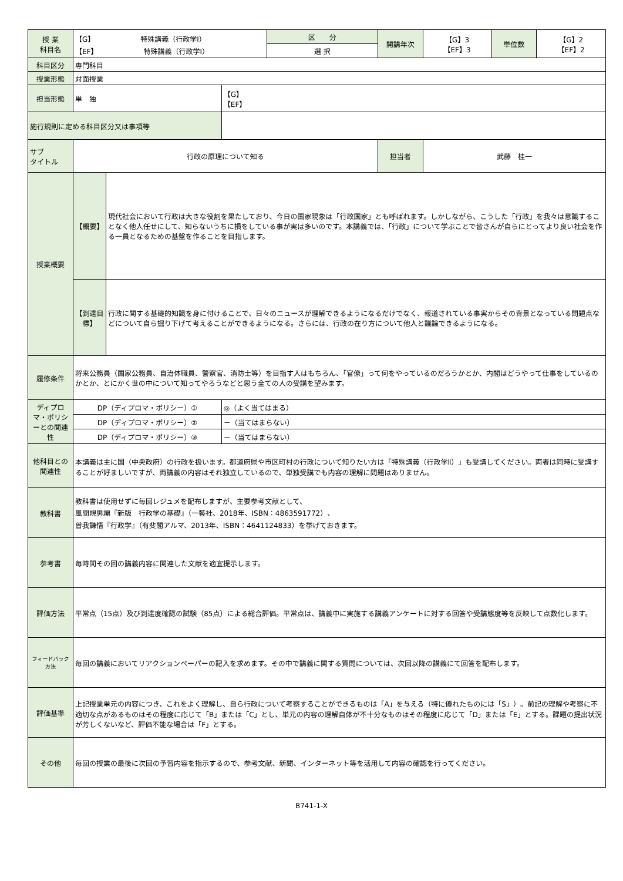| 授 業 科目名 | 【G】 特殊講義（行政学Ⅰ） 【EF】 特殊講義（行政学Ⅰ） | | | 区 分 | 開講年次 | 【G】3 【EF】3 | 単位数 | 【G】2 【EF】2 |
| | | | | 選 択 | | | | |
| 科目区分 | 専門科目 | | | | | | | |
| 授業形態 | 対面授業 | | | | | | | |
| 担当形態 | 単 独 | | 【G】 【EF】 | | | | | |
| 施行規則に定める科目区分又は事項等 | | | | | | | | |
| サブ タイトル | 行政の原理について知る | | | | 担当者 | 武藤 桂一 | | |
| 授業概要 | 【概要】 | 現代社会において行政は大きな役割を果たしており、今日の国家現象は「行政国家」とも呼ばれます。しかしながら、こうした「行政」を我々は意識することなく他人任せにして、知らないうちに損をしている事が実は多いのです。本講義では、「行政」について学ぶことで皆さんが自らにとってより良い社会を作る一員となるための基盤を作ることを目指します。 | | | | | | |
| | 【到達目標】 | 行政に関する基礎的知識を身に付けることで、日々のニュースが理解できるようになるだけでなく、報道されている事実からその背景となっている問題点などについて自ら掘り下げて考えることができるようになる。さらには、行政の在り方について他人と議論できるようになる。 | | | | | | |
| 履修条件 | 将来公務員（国家公務員、自治体職員、警察官、消防士等）を目指す人はもちろん、「官僚」って何をやっているのだろうかとか、内閣はどうやって仕事をしているのかとか、とにかく世の中について知ってやろうなどと思う全ての人の受講を望みます。 | | | | | | | |
| ディプロマ・ポリシーとの関連性 | DP（ディプロマ・ポリシー）① | | ◎（よく当てはまる） | | | | | |
| | DP（ディプロマ・ポリシー）② | | －（当てはまらない） | | | | | |
| | DP（ディプロマ・ポリシー）③ | | －（当てはまらない） | | | | | |
| 他科目との関連性 | 本講義は主に国（中央政府）の行政を扱います。都道府県や市区町村の行政について知りたい方は「特殊講義（行政学Ⅱ）」も受講してください。両者は同時に受講することが好ましいですが、両講義の内容はそれ独立しているので、単独受講でも内容の理解に問題はありません。 | | | | | | | |
| 教科書 | 教科書は使用せずに毎回レジュメを配布しますが、主要参考文献として、 風間規男編『新版 行政学の基礎』（一藝社、2018年、ISBN：4863591772）、 曽我謙悟『行政学』（有斐閣アルマ、2013年、ISBN：4641124833）を挙げておきます。 | | | | | | | |
| 参考書 | 毎時間その回の講義内容に関連した文献を適宜提示します。 | | | | | | | |
| 評価方法 | 平常点（15点）及び到達度確認の試験（85点）による総合評価。平常点は、講義中に実施する講義アンケートに対する回答や受講態度等を反映して点数化します。 | | | | | | | |
| フィードバック方法 | 毎回の講義においてリアクションペーパーの記入を求めます。その中で講義に関する質問については、次回以降の講義にて回答を配布します。 | | | | | | | |
| 評価基準 | 上記授業単元の内容につき、これをよく理解し、自ら行政について考察することができるものは「A」を与える（特に優れたものには「S」）。前記の理解や考察に不適切な点があるものはその程度に応じて「B」または「C」とし、単元の内容の理解自体が不十分なものはその程度に応じて「D」または「E」とする。課題の提出状況が芳しくないなど、評価不能な場合は「F」とする。 | | | | | | | |
| その他 | 毎回の授業の最後に次回の予習内容を指示するので、参考文献、新聞、インターネット等を活用して内容の確認を行ってください。 | | | | | | | |
B741-1-X